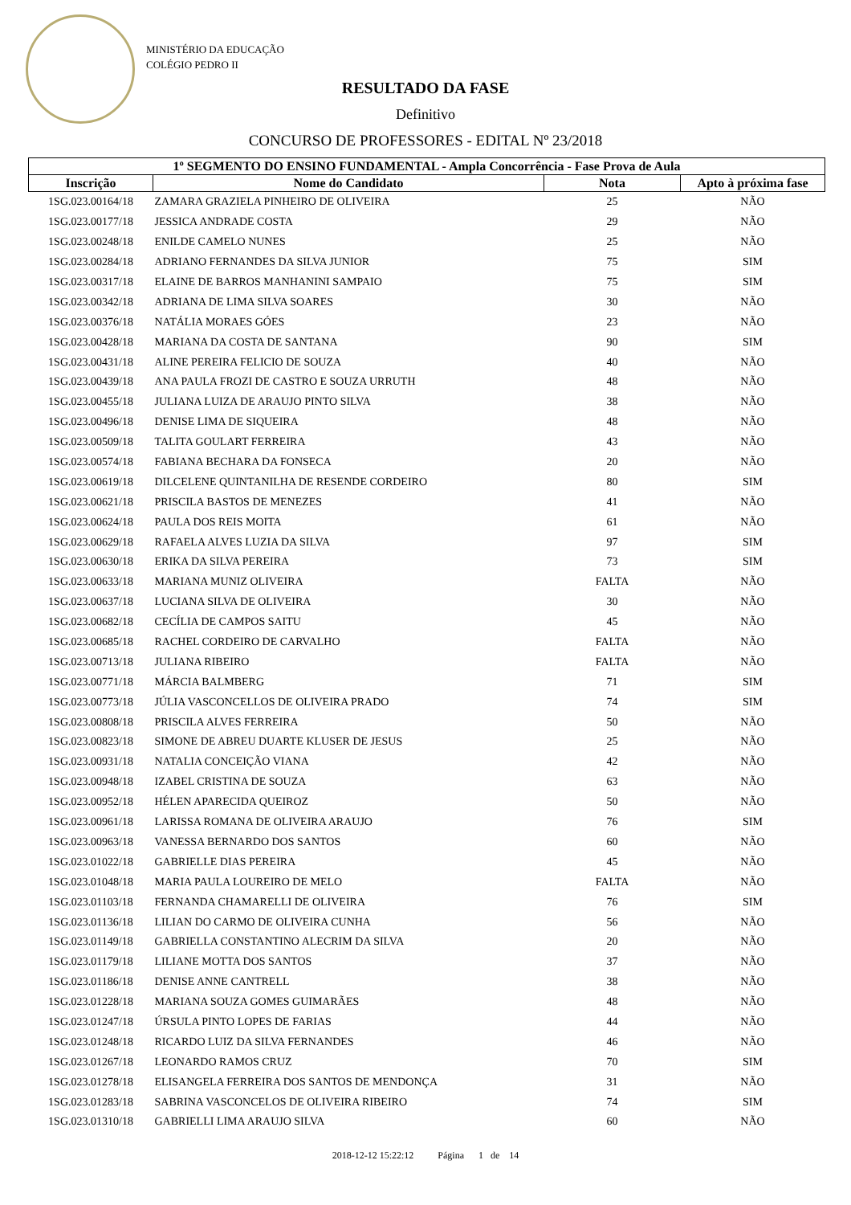MINISTÉRIO DA EDUCAÇÃO
COLÉGIO PEDRO II
RESULTADO DA FASE
Definitivo
CONCURSO DE PROFESSORES - EDITAL Nº 23/2018
| 1º SEGMENTO DO ENSINO FUNDAMENTAL - Ampla Concorrência - Fase Prova de Aula | | | |
| --- | --- | --- | --- |
| Inscrição | Nome do Candidato | Nota | Apto à próxima fase |
| 1SG.023.00164/18 | ZAMARA GRAZIELA PINHEIRO DE OLIVEIRA | 25 | NÃO |
| 1SG.023.00177/18 | JESSICA ANDRADE COSTA | 29 | NÃO |
| 1SG.023.00248/18 | ENILDE CAMELO NUNES | 25 | NÃO |
| 1SG.023.00284/18 | ADRIANO FERNANDES DA SILVA JUNIOR | 75 | SIM |
| 1SG.023.00317/18 | ELAINE DE BARROS MANHANINI SAMPAIO | 75 | SIM |
| 1SG.023.00342/18 | ADRIANA DE LIMA SILVA SOARES | 30 | NÃO |
| 1SG.023.00376/18 | NATÁLIA MORAES GÓES | 23 | NÃO |
| 1SG.023.00428/18 | MARIANA DA COSTA DE SANTANA | 90 | SIM |
| 1SG.023.00431/18 | ALINE PEREIRA FELICIO DE SOUZA | 40 | NÃO |
| 1SG.023.00439/18 | ANA PAULA FROZI DE CASTRO E SOUZA URRUTH | 48 | NÃO |
| 1SG.023.00455/18 | JULIANA LUIZA DE ARAUJO PINTO SILVA | 38 | NÃO |
| 1SG.023.00496/18 | DENISE LIMA DE SIQUEIRA | 48 | NÃO |
| 1SG.023.00509/18 | TALITA GOULART FERREIRA | 43 | NÃO |
| 1SG.023.00574/18 | FABIANA BECHARA DA FONSECA | 20 | NÃO |
| 1SG.023.00619/18 | DILCELENE QUINTANILHA DE RESENDE CORDEIRO | 80 | SIM |
| 1SG.023.00621/18 | PRISCILA BASTOS DE MENEZES | 41 | NÃO |
| 1SG.023.00624/18 | PAULA DOS REIS MOITA | 61 | NÃO |
| 1SG.023.00629/18 | RAFAELA ALVES LUZIA DA SILVA | 97 | SIM |
| 1SG.023.00630/18 | ERIKA DA SILVA PEREIRA | 73 | SIM |
| 1SG.023.00633/18 | MARIANA MUNIZ OLIVEIRA | FALTA | NÃO |
| 1SG.023.00637/18 | LUCIANA SILVA DE OLIVEIRA | 30 | NÃO |
| 1SG.023.00682/18 | CECÍLIA DE CAMPOS SAITU | 45 | NÃO |
| 1SG.023.00685/18 | RACHEL CORDEIRO DE CARVALHO | FALTA | NÃO |
| 1SG.023.00713/18 | JULIANA RIBEIRO | FALTA | NÃO |
| 1SG.023.00771/18 | MÁRCIA BALMBERG | 71 | SIM |
| 1SG.023.00773/18 | JÚLIA VASCONCELLOS DE OLIVEIRA PRADO | 74 | SIM |
| 1SG.023.00808/18 | PRISCILA ALVES FERREIRA | 50 | NÃO |
| 1SG.023.00823/18 | SIMONE DE ABREU DUARTE KLUSER DE JESUS | 25 | NÃO |
| 1SG.023.00931/18 | NATALIA CONCEIÇÃO VIANA | 42 | NÃO |
| 1SG.023.00948/18 | IZABEL CRISTINA DE SOUZA | 63 | NÃO |
| 1SG.023.00952/18 | HÉLEN APARECIDA QUEIROZ | 50 | NÃO |
| 1SG.023.00961/18 | LARISSA ROMANA DE OLIVEIRA ARAUJO | 76 | SIM |
| 1SG.023.00963/18 | VANESSA BERNARDO DOS SANTOS | 60 | NÃO |
| 1SG.023.01022/18 | GABRIELLE DIAS PEREIRA | 45 | NÃO |
| 1SG.023.01048/18 | MARIA PAULA LOUREIRO DE MELO | FALTA | NÃO |
| 1SG.023.01103/18 | FERNANDA CHAMARELLI DE OLIVEIRA | 76 | SIM |
| 1SG.023.01136/18 | LILIAN DO CARMO DE OLIVEIRA CUNHA | 56 | NÃO |
| 1SG.023.01149/18 | GABRIELLA CONSTANTINO ALECRIM DA SILVA | 20 | NÃO |
| 1SG.023.01179/18 | LILIANE MOTTA DOS SANTOS | 37 | NÃO |
| 1SG.023.01186/18 | DENISE ANNE CANTRELL | 38 | NÃO |
| 1SG.023.01228/18 | MARIANA SOUZA GOMES GUIMARÃES | 48 | NÃO |
| 1SG.023.01247/18 | ÚRSULA PINTO LOPES DE FARIAS | 44 | NÃO |
| 1SG.023.01248/18 | RICARDO LUIZ DA SILVA FERNANDES | 46 | NÃO |
| 1SG.023.01267/18 | LEONARDO RAMOS CRUZ | 70 | SIM |
| 1SG.023.01278/18 | ELISANGELA FERREIRA DOS SANTOS DE MENDONÇA | 31 | NÃO |
| 1SG.023.01283/18 | SABRINA VASCONCELOS DE OLIVEIRA RIBEIRO | 74 | SIM |
| 1SG.023.01310/18 | GABRIELLI LIMA ARAUJO SILVA | 60 | NÃO |
2018-12-12 15:22:12 Página 1 de 14